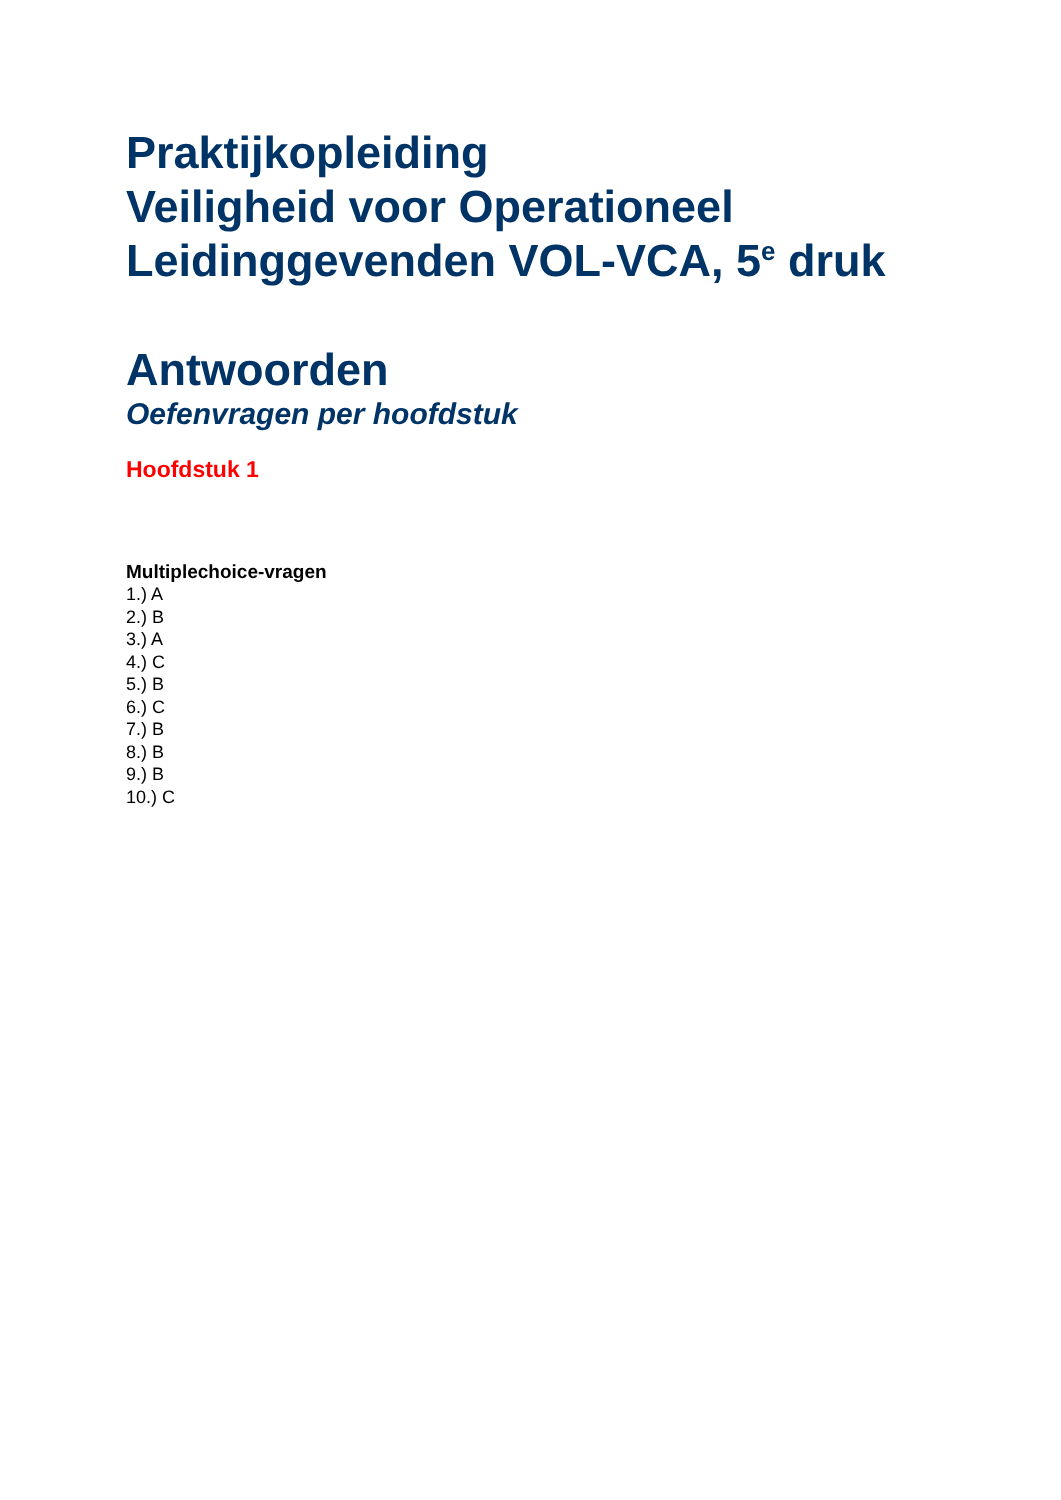Praktijkopleiding
Veiligheid voor Operationeel
Leidinggevenden VOL-VCA, 5<sup>e</sup> druk
Antwoorden
Oefenvragen per hoofdstuk
Hoofdstuk 1
Multiplechoice-vragen
1.) A
2.) B
3.) A
4.) C
5.) B
6.) C
7.) B
8.) B
9.) B
10.) C